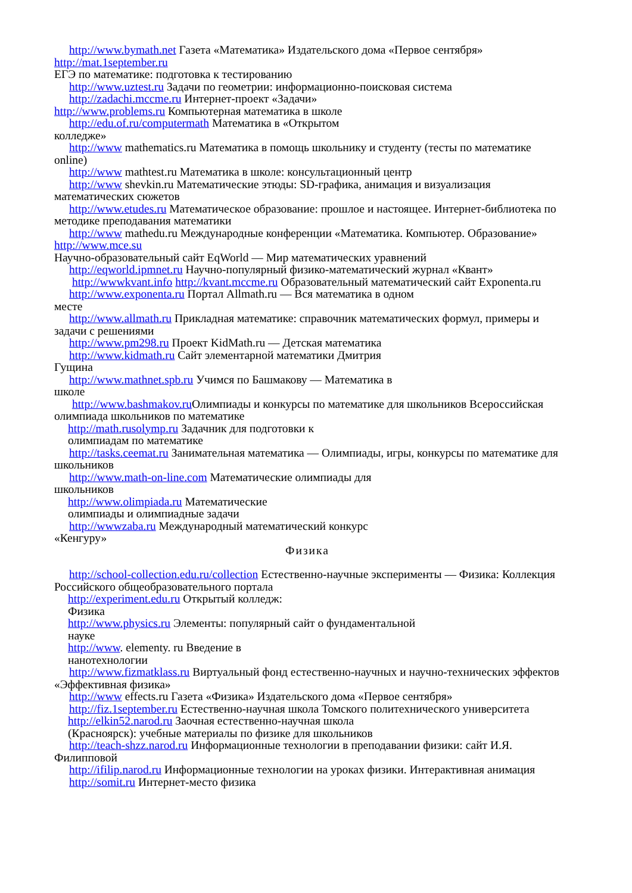http://www.bymath.net Газета «Математика» Издательского дома «Первое сентября» http://mat.1september.ru
ЕГЭ по математике: подготовка к тестированию
http://www.uztest.ru Задачи по геометрии: информационно-поисковая система
http://zadachi.mccme.ru Интернет-проект «Задачи»
http://www.problems.ru Компьютерная математика в школе
http://edu.of.ru/computermath Математика в «Открытом
колледже»
http://www mathematics.ru Математика в помощь школьнику и студенту (тесты по математике online)
http://www mathtest.ru Математика в школе: консультационный центр
http://www shevkin.ru Математические этюды: SD-графика, анимация и визуализация математических сюжетов
http://www.etudes.ru Математическое образование: прошлое и настоящее. Интернет-библиотека по методике преподавания математики
http://www mathedu.ru Международные конференции «Математика. Компьютер. Образование» http://www.mce.su
Научно-образовательный сайт EqWorld — Мир математических уравнений
http://eqworld.ipmnet.ru Научно-популярный физико-математический журнал «Квант»
http://wwwkvant.info http://kvant.mccme.ru Образовательный математический сайт Exponenta.ru
http://www.exponenta.ru Портал Allmath.ru — Вся математика в одном
месте
http://www.allmath.ru Прикладная математике: справочник математических формул, примеры и задачи с решениями
http://www.pm298.ru Проект KidMath.ru — Детская математика
http://www.kidmath.ru Сайт элементарной математики Дмитрия
Гущина
http://www.mathnet.spb.ru Учимся по Башмакову — Математика в
школе
http://www.bashmakov.ru Олимпиады и конкурсы по математике для школьников Всероссийская олимпиада школьников по математике
http://math.rusolymp.ru Задачник для подготовки к
олимпиадам по математике
http://tasks.ceemat.ru Занимательная математика — Олимпиады, игры, конкурсы по математике для школьников
http://www.math-on-line.com Математические олимпиады для
школьников
http://www.olimpiada.ru Математические
олимпиады и олимпиадные задачи
http://wwwzaba.ru Международный математический конкурс
«Кенгуру»
Физика
http://school-collection.edu.ru/collection Естественно-научные эксперименты — Физика: Коллекция Российского общеобразовательного портала
http://experiment.edu.ru Открытый колледж:
Физика
http://www.physics.ru Элементы: популярный сайт о фундаментальной
науке
http://www. elementy. ru Введение в
нанотехнологии
http://www.fizmatklass.ru Виртуальный фонд естественно-научных и научно-технических эффектов «Эффективная физика»
http://www effects.ru Газета «Физика» Издательского дома «Первое сентября»
http://fiz.1september.ru Естественно-научная школа Томского политехнического университета
http://elkin52.narod.ru Заочная естественно-научная школа
(Красноярск): учебные материалы по физике для школьников
http://teach-shzz.narod.ru Информационные технологии в преподавании физики: сайт И.Я. Филипповой
http://ifilip.narod.ru Информационные технологии на уроках физики. Интерактивная анимация
http://somit.ru Интернет-место физика